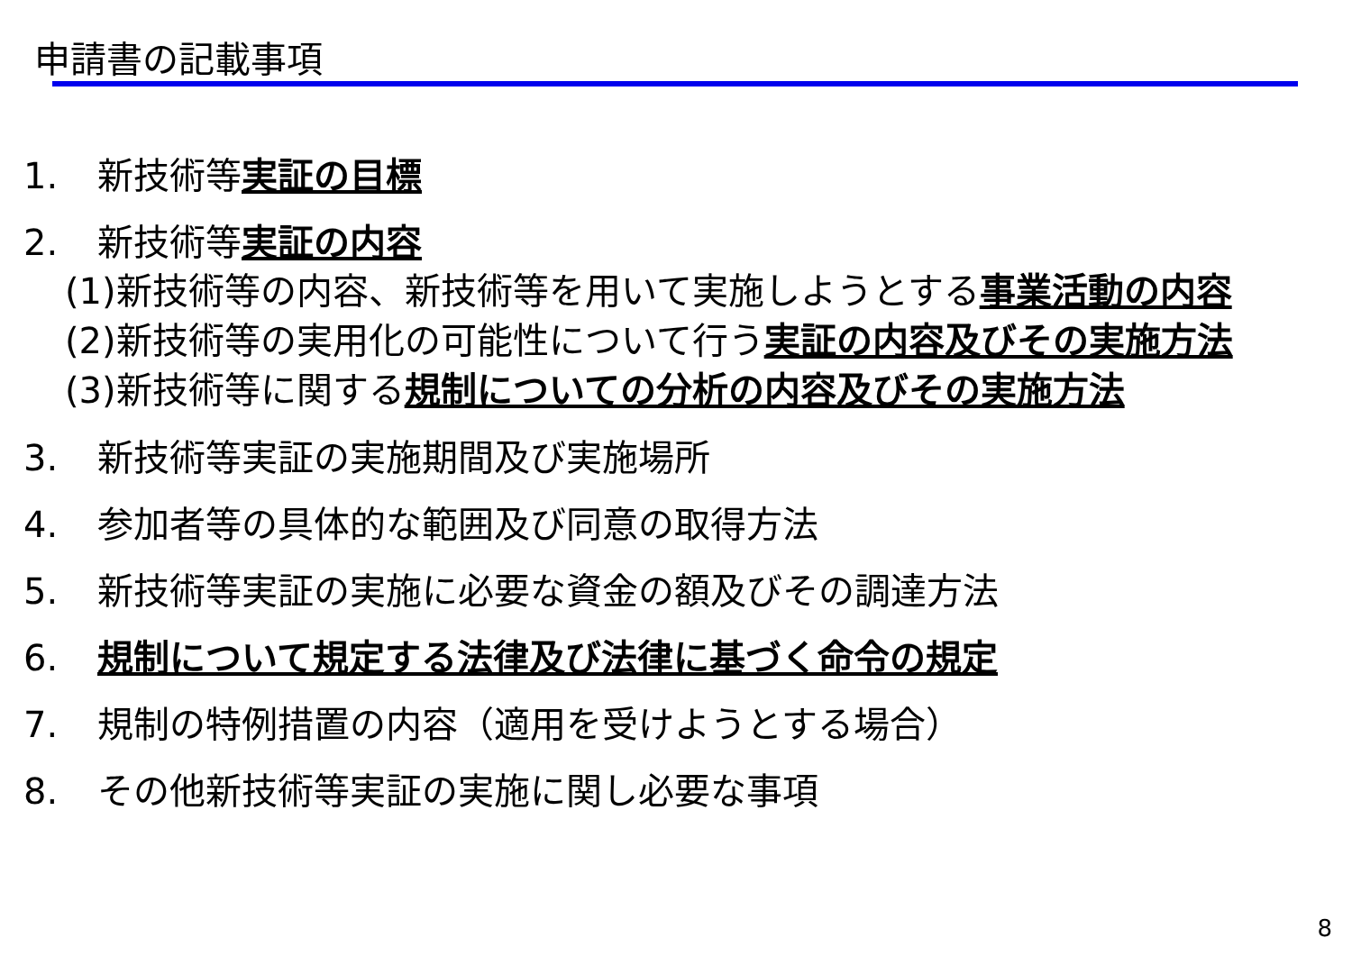申請書の記載事項
1. 新技術等実証の目標
2. 新技術等実証の内容
(1)新技術等の内容、新技術等を用いて実施しようとする事業活動の内容
(2)新技術等の実用化の可能性について行う実証の内容及びその実施方法
(3)新技術等に関する規制についての分析の内容及びその実施方法
3. 新技術等実証の実施期間及び実施場所
4. 参加者等の具体的な範囲及び同意の取得方法
5. 新技術等実証の実施に必要な資金の額及びその調達方法
6. 規制について規定する法律及び法律に基づく命令の規定
7. 規制の特例措置の内容（適用を受けようとする場合）
8. その他新技術等実証の実施に関し必要な事項
8